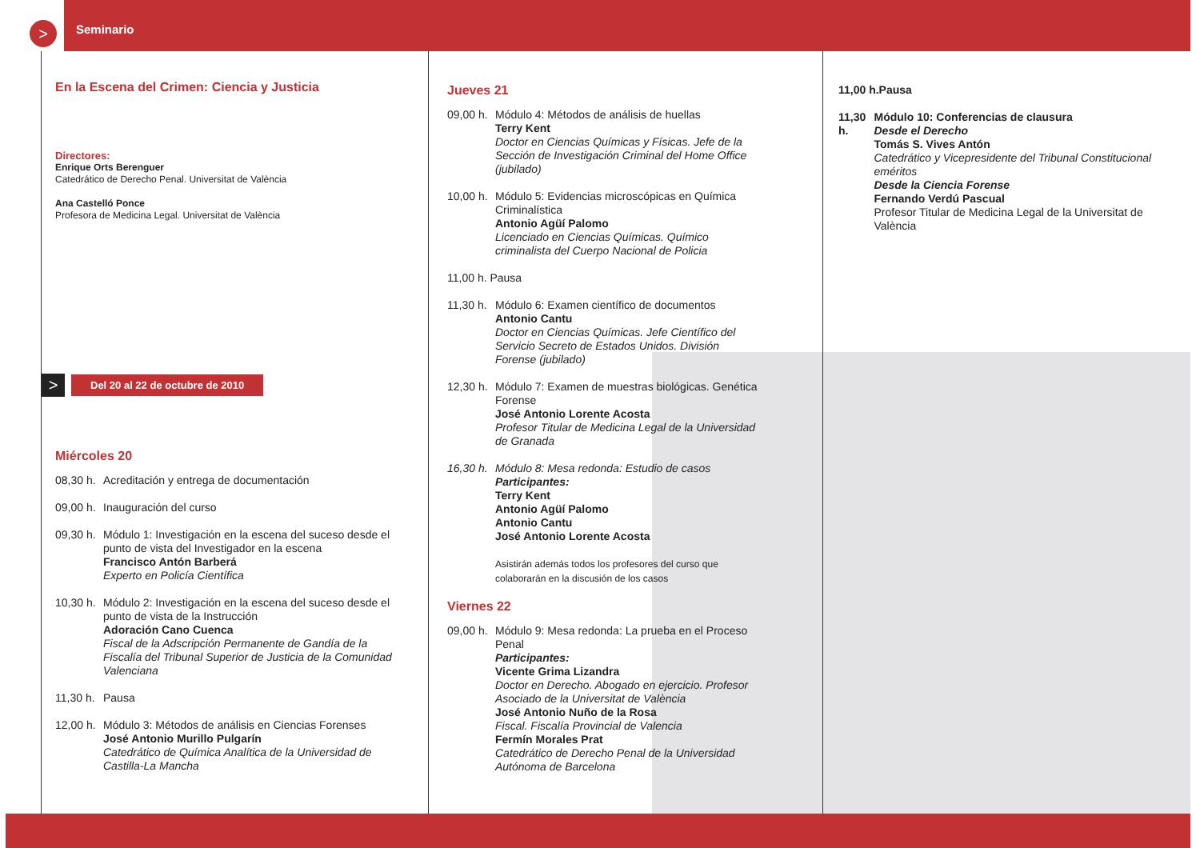> Seminario
En la Escena del Crimen: Ciencia y Justicia
Directores:
Enrique Orts Berenguer
Catedrático de Derecho Penal. Universitat de València
Ana Castelló Ponce
Profesora de Medicina Legal. Universitat de València
> Del 20 al 22 de octubre de 2010
Miércoles 20
08,30 h. Acreditación y entrega de documentación
09,00 h. Inauguración del curso
09,30 h. Módulo 1: Investigación en la escena del suceso desde el punto de vista del Investigador en la escena
Francisco Antón Barberá
Experto en Policía Científica
10,30 h. Módulo 2: Investigación en la escena del suceso desde el punto de vista de la Instrucción
Adoración Cano Cuenca
Fiscal de la Adscripción Permanente de Gandía de la Fiscalía del Tribunal Superior de Justicia de la Comunidad Valenciana
11,30 h. Pausa
12,00 h. Módulo 3: Métodos de análisis en Ciencias Forenses
José Antonio Murillo Pulgarín
Catedrático de Química Analítica de la Universidad de Castilla-La Mancha
Jueves 21
09,00 h. Módulo 4: Métodos de análisis de huellas
Terry Kent
Doctor en Ciencias Químicas y Físicas. Jefe de la Sección de Investigación Criminal del Home Office (jubilado)
10,00 h. Módulo 5: Evidencias microscópicas en Química Criminalística
Antonio Agüí Palomo
Licenciado en Ciencias Químicas. Químico criminalista del Cuerpo Nacional de Policia
11,00 h. Pausa
11,30 h. Módulo 6: Examen científico de documentos
Antonio Cantu
Doctor en Ciencias Químicas. Jefe Científico del Servicio Secreto de Estados Unidos. División Forense (jubilado)
12,30 h. Módulo 7: Examen de muestras biológicas. Genética Forense
José Antonio Lorente Acosta
Profesor Titular de Medicina Legal de la Universidad de Granada
16,30 h. Módulo 8: Mesa redonda: Estudio de casos
Participantes:
Terry Kent
Antonio Agüí Palomo
Antonio Cantu
José Antonio Lorente Acosta
Asistirán además todos los profesores del curso que colaborarán en la discusión de los casos
Viernes 22
09,00 h. Módulo 9: Mesa redonda: La prueba en el Proceso Penal
Participantes:
Vicente Grima Lizandra
Doctor en Derecho. Abogado en ejercicio. Profesor Asociado de la Universitat de València
José Antonio Nuño de la Rosa
Fiscal. Fiscalía Provincial de Valencia
Fermín Morales Prat
Catedrático de Derecho Penal de la Universidad Autónoma de Barcelona
11,00 h. Pausa
11,30 h. Módulo 10: Conferencias de clausura
Desde el Derecho
Tomás S. Vives Antón
Catedrático y Vicepresidente del Tribunal Constitucional eméritos
Desde la Ciencia Forense
Fernando Verdú Pascual
Profesor Titular de Medicina Legal de la Universitat de València